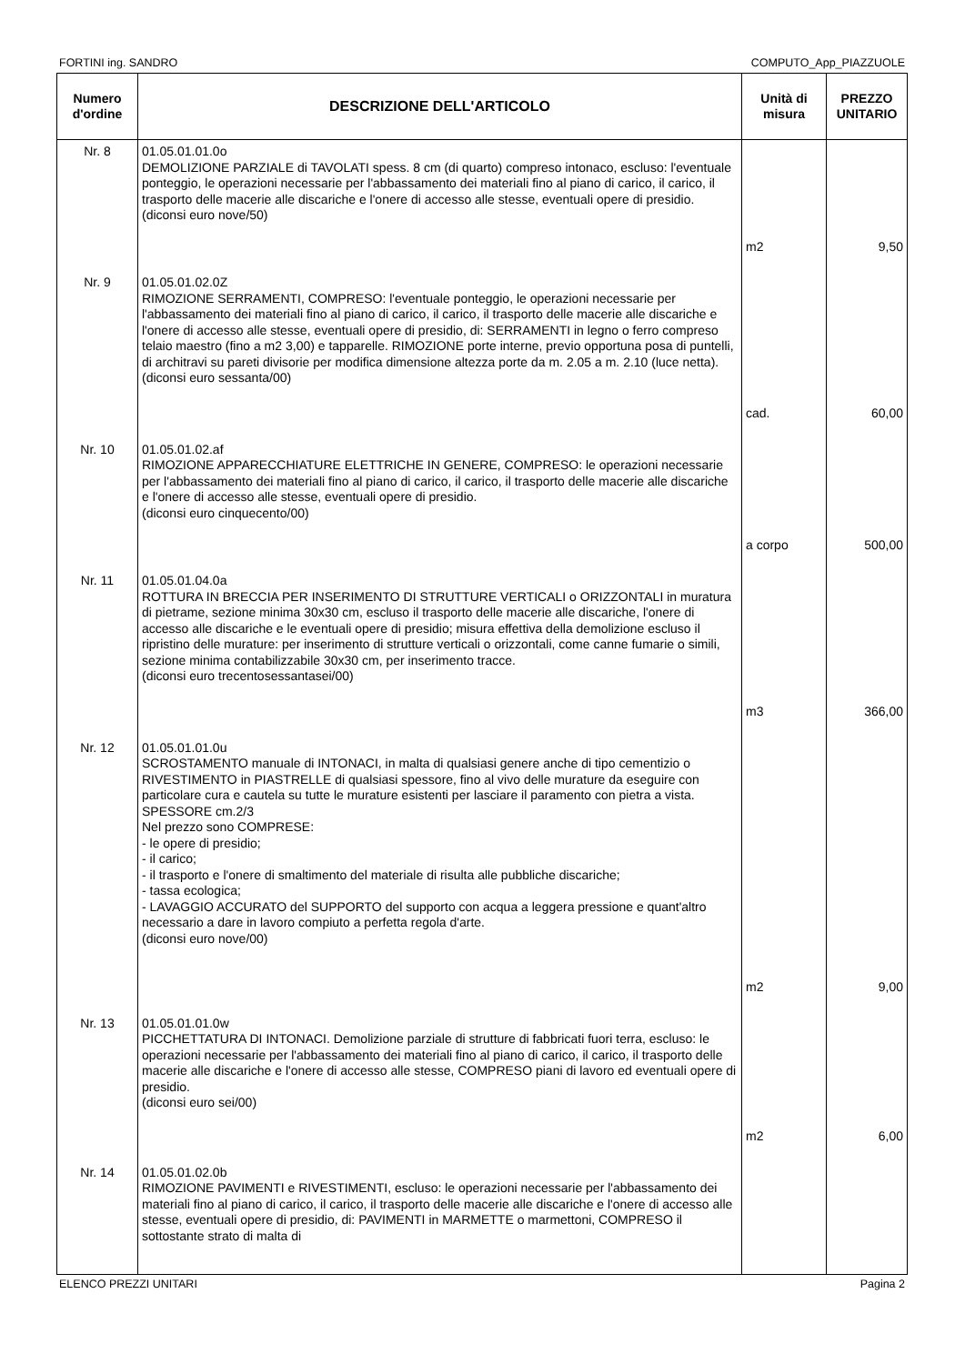FORTINI ing. SANDRO COMPUTO_App_PIAZZUOLE
| Numero d'ordine | DESCRIZIONE DELL'ARTICOLO | Unità di misura | PREZZO UNITARIO |
| --- | --- | --- | --- |
| Nr. 8 | 01.05.01.01.0o DEMOLIZIONE PARZIALE di TAVOLATI spess. 8 cm (di quarto) compreso intonaco, escluso: l'eventuale ponteggio, le operazioni necessarie per l'abbassamento dei materiali fino al piano di carico, il carico, il trasporto delle macerie alle discariche e l'onere di accesso alle stesse, eventuali opere di presidio. (diconsi euro nove/50) | m2 | 9,50 |
| Nr. 9 | 01.05.01.02.0Z RIMOZIONE SERRAMENTI, COMPRESO: l'eventuale ponteggio, le operazioni necessarie per l'abbassamento dei materiali fino al piano di carico, il carico, il trasporto delle macerie alle discariche e l'onere di accesso alle stesse, eventuali opere di presidio, di: SERRAMENTI in legno o ferro compreso telaio maestro (fino a m2 3,00) e tapparelle. RIMOZIONE porte interne, previo opportuna posa di puntelli, di architravi su pareti divisorie per modifica dimensione altezza porte da m. 2.05 a m. 2.10 (luce netta). (diconsi euro sessanta/00) | cad. | 60,00 |
| Nr. 10 | 01.05.01.02.af RIMOZIONE APPARECCHIATURE ELETTRICHE IN GENERE, COMPRESO: le operazioni necessarie per l'abbassamento dei materiali fino al piano di carico, il carico, il trasporto delle macerie alle discariche e l'onere di accesso alle stesse, eventuali opere di presidio. (diconsi euro cinquecento/00) | a corpo | 500,00 |
| Nr. 11 | 01.05.01.04.0a ROTTURA IN BRECCIA PER INSERIMENTO DI STRUTTURE VERTICALI o ORIZZONTALI in muratura di pietrame, sezione minima 30x30 cm, escluso il trasporto delle macerie alle discariche, l'onere di accesso alle discariche e le eventuali opere di presidio; misura effettiva della demolizione escluso il ripristino delle murature: per inserimento di strutture verticali o orizzontali, come canne fumarie o simili, sezione minima contabilizzabile 30x30 cm, per inserimento tracce. (diconsi euro trecentosessantasei/00) | m3 | 366,00 |
| Nr. 12 | 01.05.01.01.0u SCROSTAMENTO manuale di INTONACI, in malta di qualsiasi genere anche di tipo cementizio o RIVESTIMENTO in PIASTRELLE di qualsiasi spessore, fino al vivo delle murature da eseguire con particolare cura e cautela su tutte le murature esistenti per lasciare il paramento con pietra a vista. SPESSORE cm.2/3 Nel prezzo sono COMPRESE: - le opere di presidio; - il carico; - il trasporto e l'onere di smaltimento del materiale di risulta alle pubbliche discariche; - tassa ecologica; - LAVAGGIO ACCURATO del SUPPORTO del supporto con acqua a leggera pressione e quant'altro necessario a dare in lavoro compiuto a perfetta regola d'arte. (diconsi euro nove/00) | m2 | 9,00 |
| Nr. 13 | 01.05.01.01.0w PICCHETTATURA DI INTONACI. Demolizione parziale di strutture di fabbricati fuori terra, escluso: le operazioni necessarie per l'abbassamento dei materiali fino al piano di carico, il carico, il trasporto delle macerie alle discariche e l'onere di accesso alle stesse, COMPRESO piani di lavoro ed eventuali opere di presidio. (diconsi euro sei/00) | m2 | 6,00 |
| Nr. 14 | 01.05.01.02.0b RIMOZIONE PAVIMENTI e RIVESTIMENTI, escluso: le operazioni necessarie per l'abbassamento dei materiali fino al piano di carico, il carico, il trasporto delle macerie alle discariche e l'onere di accesso alle stesse, eventuali opere di presidio, di: PAVIMENTI in MARMETTE o marmettoni, COMPRESO il sottostante strato di malta di | | |
ELENCO PREZZI UNITARI Pagina 2